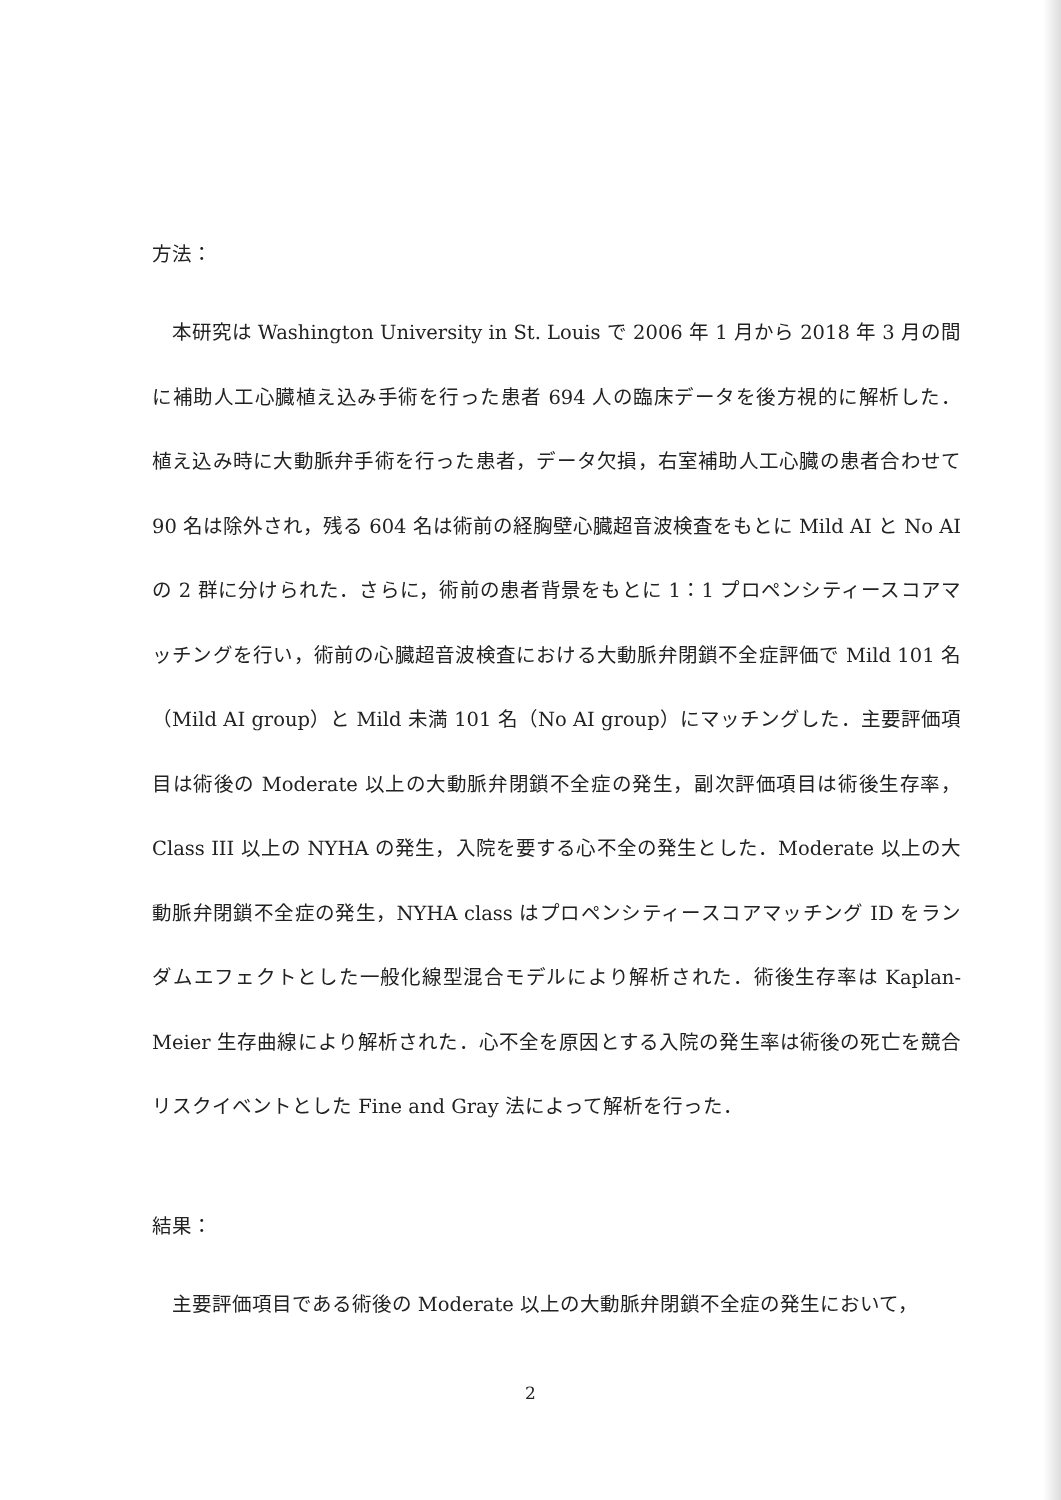方法：
本研究は Washington University in St. Louis で 2006 年 1 月から 2018 年 3 月の間に補助人工心臓植え込み手術を行った患者 694 人の臨床データを後方視的に解析した．植え込み時に大動脈弁手術を行った患者，データ欠損，右室補助人工心臓の患者合わせて 90 名は除外され，残る 604 名は術前の経胸壁心臓超音波検査をもとに Mild AI と No AI の 2 群に分けられた．さらに，術前の患者背景をもとに 1：1 プロペンシティースコアマッチングを行い，術前の心臓超音波検査における大動脈弁閉鎖不全症評価で Mild 101 名（Mild AI group）と Mild 未満 101 名（No AI group）にマッチングした．主要評価項目は術後の Moderate 以上の大動脈弁閉鎖不全症の発生，副次評価項目は術後生存率，Class III 以上の NYHA の発生，入院を要する心不全の発生とした．Moderate 以上の大動脈弁閉鎖不全症の発生，NYHA class はプロペンシティースコアマッチング ID をランダムエフェクトとした一般化線型混合モデルにより解析された．術後生存率は Kaplan-Meier 生存曲線により解析された．心不全を原因とする入院の発生率は術後の死亡を競合リスクイベントとした Fine and Gray 法によって解析を行った．
結果：
主要評価項目である術後の Moderate 以上の大動脈弁閉鎖不全症の発生において，
2